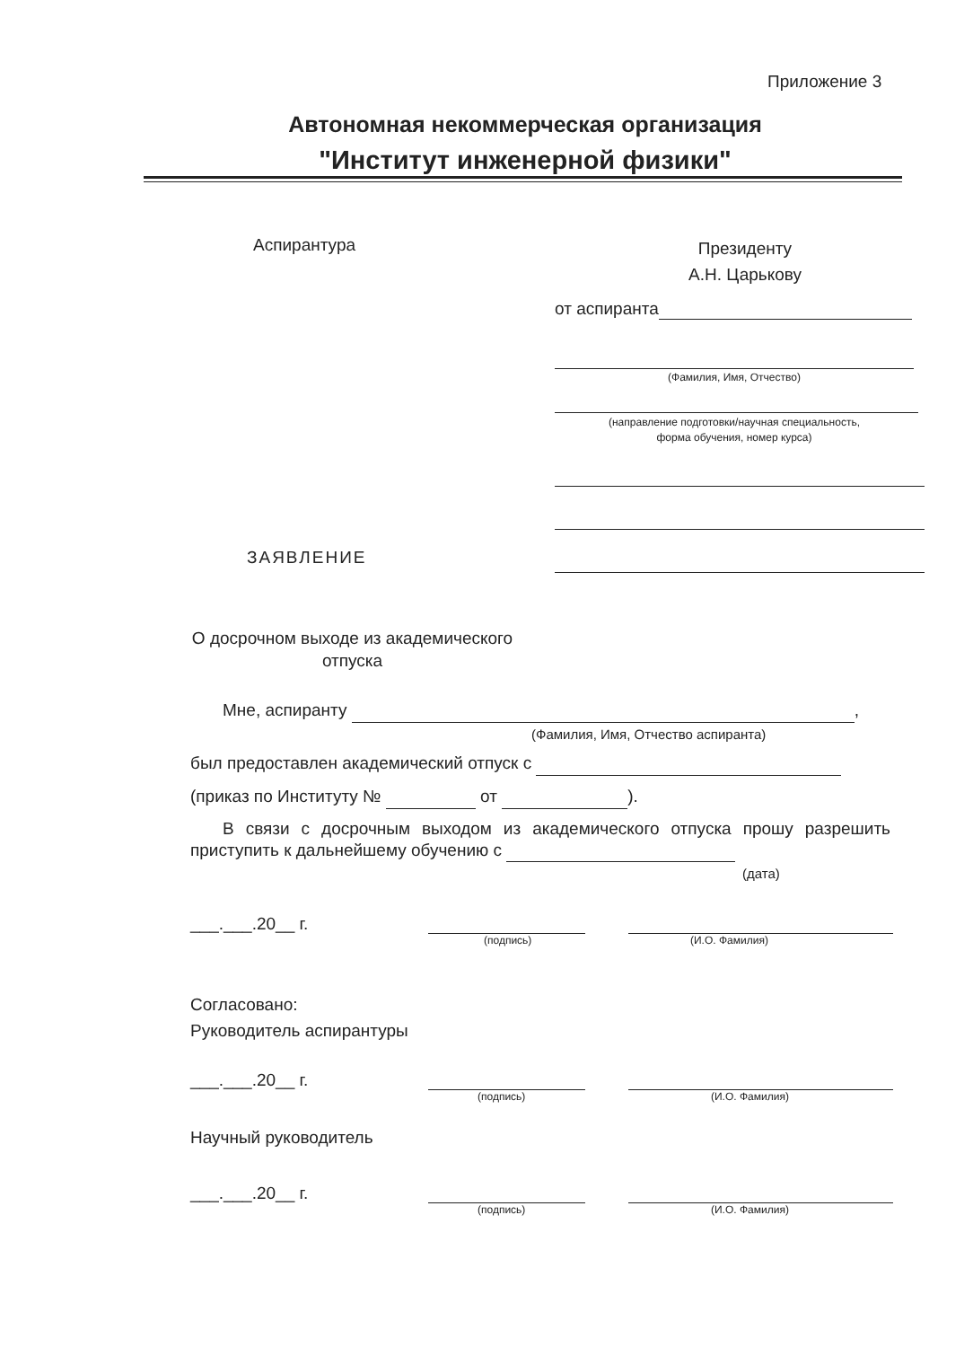Приложение 3
Автономная некоммерческая организация
"Институт инженерной физики"
Аспирантура
Президенту
А.Н. Царькову
от аспиранта
(Фамилия, Имя, Отчество)
(направление подготовки/научная специальность,
форма обучения, номер курса)
ЗАЯВЛЕНИЕ
О досрочном выходе из академического отпуска
Мне, аспиранту ,
(Фамилия, Имя, Отчество аспиранта)
был предоставлен академический отпуск с
(приказ по Институту № от ).
В связи с досрочным выходом из академического отпуска прошу разрешить приступить к дальнейшему обучению с
(дата)
___.___.20__ г.
(подпись) (И.О. Фамилия)
Согласовано:
Руководитель аспирантуры
___.___.20__ г.
(подпись) (И.О. Фамилия)
Научный руководитель
___.___.20__ г.
(подпись) (И.О. Фамилия)